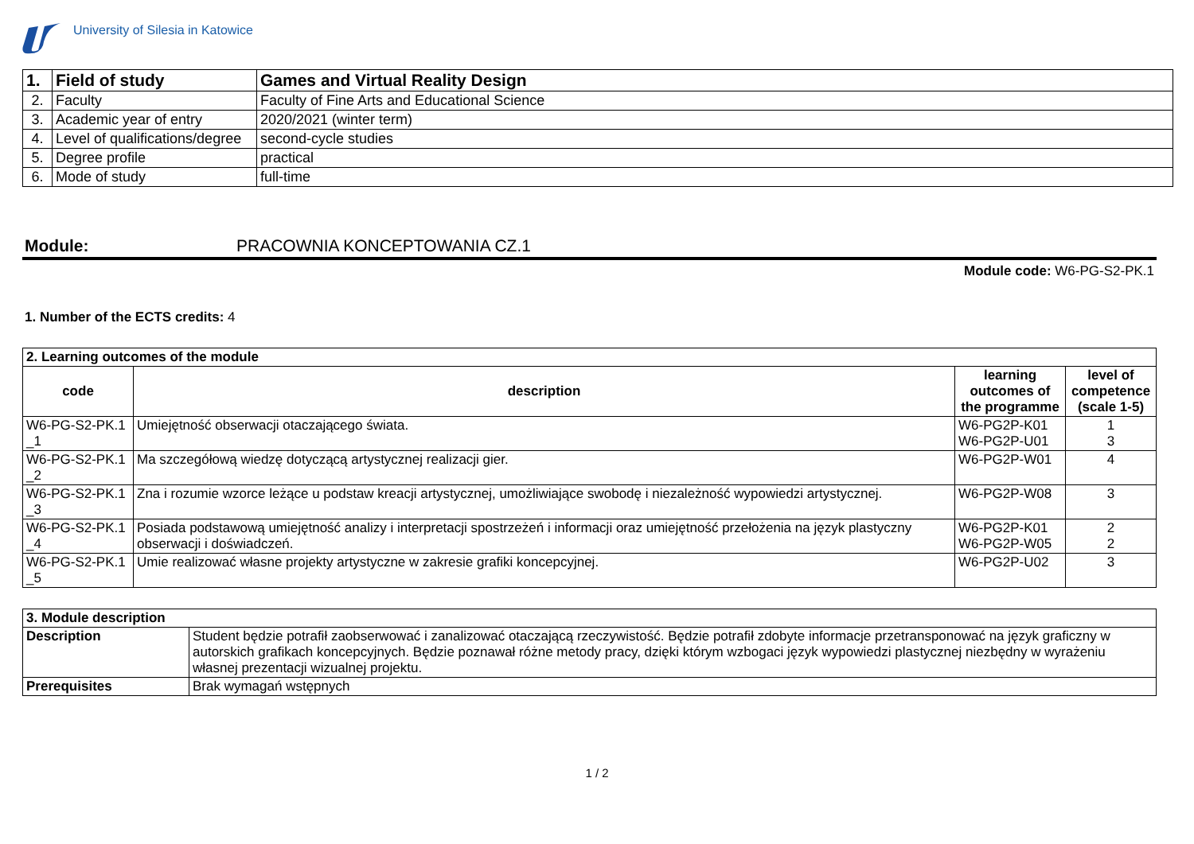University of Silesia in Katowice
| 1. | Field of study | Games and Virtual Reality Design |
| 2. | Faculty | Faculty of Fine Arts and Educational Science |
| 3. | Academic year of entry | 2020/2021 (winter term) |
| 4. | Level of qualifications/degree | second-cycle studies |
| 5. | Degree profile | practical |
| 6. | Mode of study | full-time |
Module: PRACOWNIA KONCEPTOWANIA CZ.1
Module code: W6-PG-S2-PK.1
1. Number of the ECTS credits: 4
| 2. Learning outcomes of the module | | | |
| --- | --- | --- | --- |
| code | description | learning outcomes of the programme | level of competence (scale 1-5) |
| W6-PG-S2-PK.1 _1 | Umiejętność obserwacji otaczającego świata. | W6-PG2P-K01 W6-PG2P-U01 | 1 3 |
| W6-PG-S2-PK.1 _2 | Ma szczegółową wiedzę dotyczącą artystycznej realizacji gier. | W6-PG2P-W01 | 4 |
| W6-PG-S2-PK.1 _3 | Zna i rozumie wzorce leżące u podstaw kreacji artystycznej, umożliwiające swobodę i niezależność wypowiedzi artystycznej. | W6-PG2P-W08 | 3 |
| W6-PG-S2-PK.1 _4 | Posiada podstawową umiejętność analizy i interpretacji spostrzeżeń i informacji oraz umiejętność przełożenia na język plastyczny obserwacji i doświadczeń. | W6-PG2P-K01 W6-PG2P-W05 | 2 2 |
| W6-PG-S2-PK.1 _5 | Umie realizować własne projekty artystyczne w zakresie grafiki koncepcyjnej. | W6-PG2P-U02 | 3 |
| 3. Module description | |
| --- | --- |
| Description | Student będzie potrafił zaobserwować i zanalizować otaczającą rzeczywistość. Będzie potrafił zdobyte informacje przetransponować na język graficzny w autorskich grafikach koncepcyjnych. Będzie poznawał różne metody pracy, dzięki którym wzbogaci język wypowiedzi plastycznej niezbędny w wyrażeniu własnej prezentacji wizualnej projektu. |
| Prerequisites | Brak wymagań wstępnych |
1 / 2